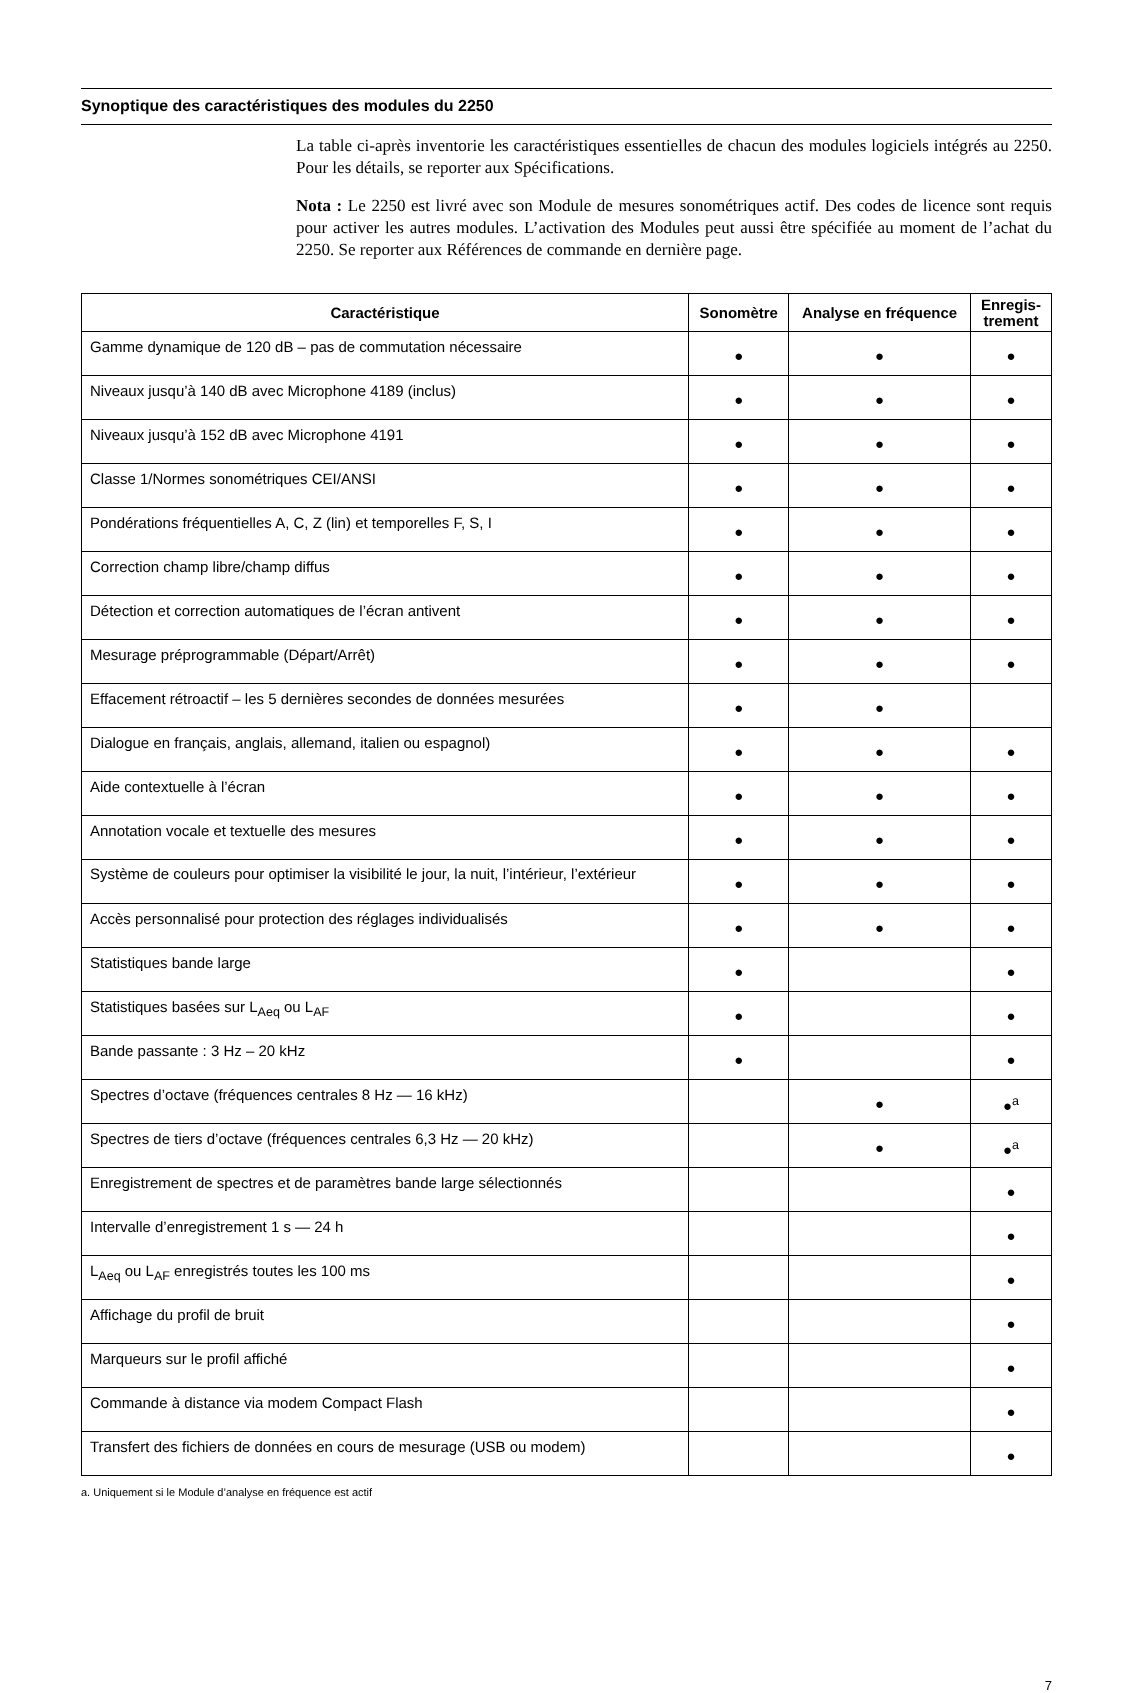Synoptique des caractéristiques des modules du 2250
La table ci-après inventorie les caractéristiques essentielles de chacun des modules logiciels intégrés au 2250. Pour les détails, se reporter aux Spécifications.
Nota : Le 2250 est livré avec son Module de mesures sonométriques actif. Des codes de licence sont requis pour activer les autres modules. L’activation des Modules peut aussi être spécifiée au moment de l’achat du 2250. Se reporter aux Références de commande en dernière page.
| Caractéristique | Sonomètre | Analyse en fréquence | Enregis- trement |
| --- | --- | --- | --- |
| Gamme dynamique de 120 dB – pas de commutation nécessaire | ● | ● | ● |
| Niveaux jusqu’à 140 dB avec Microphone 4189 (inclus) | ● | ● | ● |
| Niveaux jusqu’à 152 dB avec Microphone 4191 | ● | ● | ● |
| Classe 1/Normes sonométriques CEI/ANSI | ● | ● | ● |
| Pondérations fréquentielles A, C, Z (lin) et temporelles F, S, I | ● | ● | ● |
| Correction champ libre/champ diffus | ● | ● | ● |
| Détection et correction automatiques de l’écran antivent | ● | ● | ● |
| Mesurage préprogrammable (Départ/Arrêt) | ● | ● | ● |
| Effacement rétroactif – les 5 dernières secondes de données mesurées | ● | ● | |
| Dialogue en français, anglais, allemand, italien ou espagnol) | ● | ● | ● |
| Aide contextuelle à l’écran | ● | ● | ● |
| Annotation vocale et textuelle des mesures | ● | ● | ● |
| Système de couleurs pour optimiser la visibilité le jour, la nuit, l’intérieur, l’extérieur | ● | ● | ● |
| Accès personnalisé pour protection des réglages individualisés | ● | ● | ● |
| Statistiques bande large | ● | | ● |
| Statistiques basées sur L<sub>Aeq</sub> ou L<sub>AF</sub> | ● | | ● |
| Bande passante : 3 Hz – 20 kHz | ● | | ● |
| Spectres d’octave (fréquences centrales 8 Hz — 16 kHz) | | ● | ●<sup>a</sup> |
| Spectres de tiers d’octave (fréquences centrales 6,3 Hz — 20 kHz) | | ● | ●<sup>a</sup> |
| Enregistrement de spectres et de paramètres bande large sélectionnés | | | ● |
| Intervalle d’enregistrement 1 s — 24 h | | | ● |
| L<sub>Aeq</sub> ou L<sub>AF</sub> enregistrés toutes les 100 ms | | | ● |
| Affichage du profil de bruit | | | ● |
| Marqueurs sur le profil affiché | | | ● |
| Commande à distance via modem Compact Flash | | | ● |
| Transfert des fichiers de données en cours de mesurage (USB ou modem) | | | ● |
a. Uniquement si le Module d’analyse en fréquence est actif
7